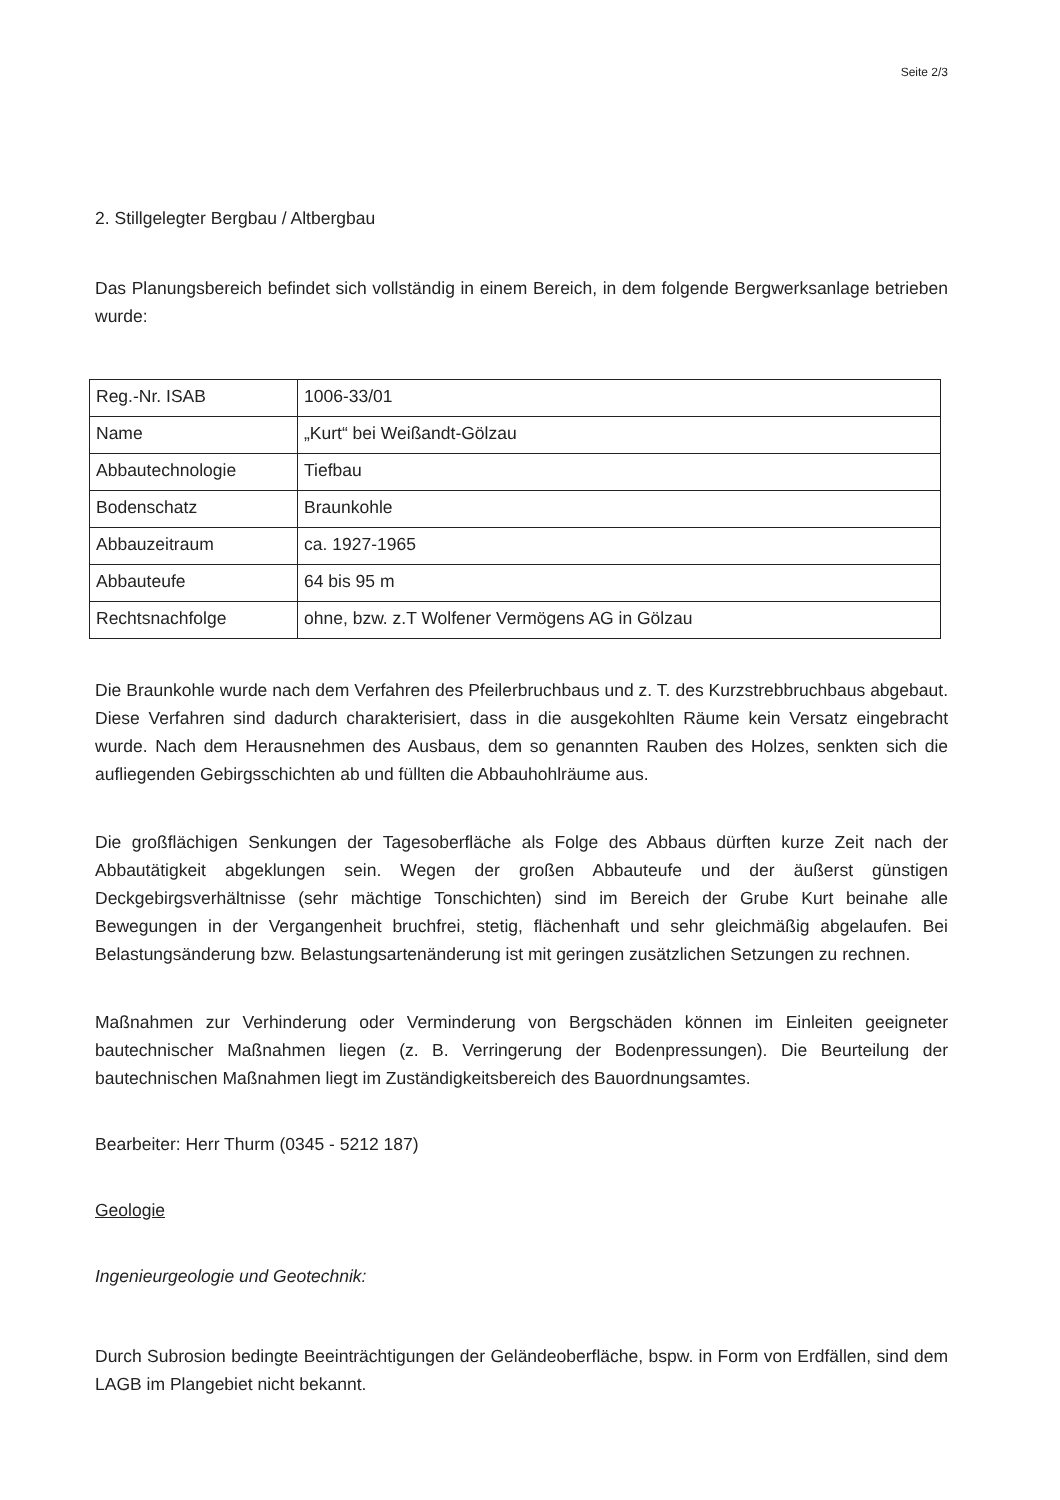Seite 2/3
2. Stillgelegter Bergbau / Altbergbau
Das Planungsbereich befindet sich vollständig in einem Bereich, in dem folgende Bergwerksanlage betrieben wurde:
| Reg.-Nr. ISAB | 1006-33/01 |
| Name | „Kurt“ bei Weißandt-Gölzau |
| Abbautechnologie | Tiefbau |
| Bodenschatz | Braunkohle |
| Abbauzeitraum | ca. 1927-1965 |
| Abbauteufe | 64 bis 95 m |
| Rechtsnachfolge | ohne, bzw. z.T Wolfener Vermögens AG in Gölzau |
Die Braunkohle wurde nach dem Verfahren des Pfeilerbruchbaus und z. T. des Kurzstrebbruchbaus abgebaut. Diese Verfahren sind dadurch charakterisiert, dass in die ausgekohlten Räume kein Versatz eingebracht wurde. Nach dem Herausnehmen des Ausbaus, dem so genannten Rauben des Holzes, senkten sich die aufliegenden Gebirgsschichten ab und füllten die Abbauhohlräume aus.
Die großflächigen Senkungen der Tagesoberfläche als Folge des Abbaus dürften kurze Zeit nach der Abbautätigkeit abgeklungen sein. Wegen der großen Abbauteufe und der äußerst günstigen Deckgebirgsverhältnisse (sehr mächtige Tonschichten) sind im Bereich der Grube Kurt beinahe alle Bewegungen in der Vergangenheit bruchfrei, stetig, flächenhaft und sehr gleichmäßig abgelaufen. Bei Belastungsänderung bzw. Belastungsartenänderung ist mit geringen zusätzlichen Setzungen zu rechnen.
Maßnahmen zur Verhinderung oder Verminderung von Bergschäden können im Einleiten geeigneter bautechnischer Maßnahmen liegen (z. B. Verringerung der Bodenpressungen). Die Beurteilung der bautechnischen Maßnahmen liegt im Zuständigkeitsbereich des Bauordnungsamtes.
Bearbeiter: Herr Thurm (0345 - 5212 187)
Geologie
Ingenieurgeologie und Geotechnik:
Durch Subrosion bedingte Beeinträchtigungen der Geländeoberfläche, bspw. in Form von Erdfällen, sind dem LAGB im Plangebiet nicht bekannt.